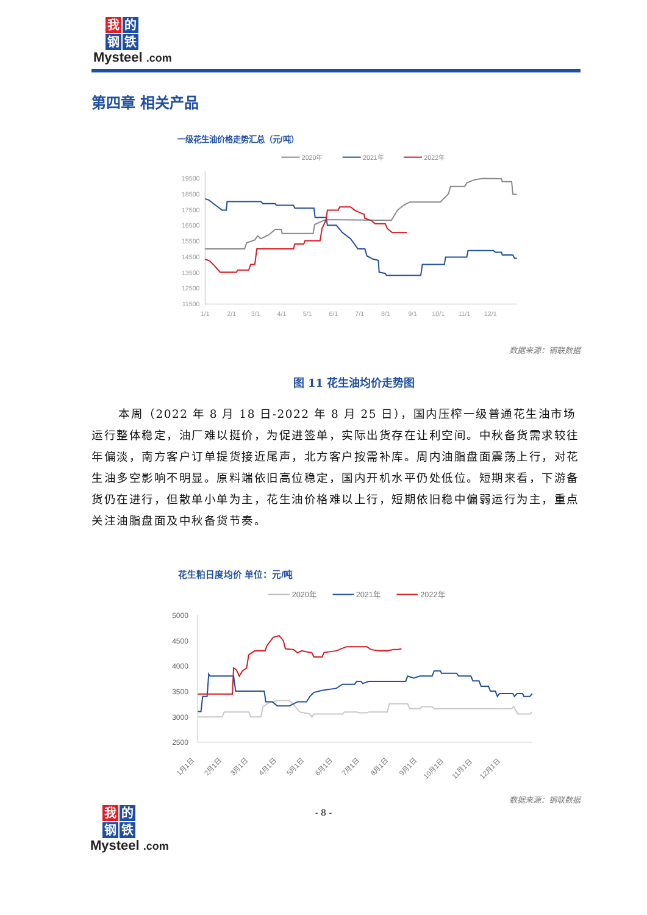我 的 钢 铁
Mysteel .com
第四章 相关产品
一级花生油价格走势汇总（元/吨）
2020年
2021年
2022年
19500
18500
17500
16500
15500
14500
13500
12500
11500
1/1
2/1
3/1
4/1
5/1
6/1
7/1
8/1
9/1
10/1
11/1
12/1
数据来源：钢联数据
图 11 花生油均价走势图
本周（2022 年 8 月 18 日-2022 年 8 月 25 日），国内压榨一级普通花生油市场运行整体稳定，油厂难以挺价，为促进签单，实际出货存在让利空间。中秋备货需求较往年偏淡，南方客户订单提货接近尾声，北方客户按需补库。周内油脂盘面震荡上行，对花生油多空影响不明显。原料端依旧高位稳定，国内开机水平仍处低位。短期来看，下游备货仍在进行，但散单小单为主，花生油价格难以上行，短期依旧稳中偏弱运行为主，重点关注油脂盘面及中秋备货节奏。
花生粕日度均价 单位：元/吨
2020年
2021年
2022年
5000
4500
4000
3500
3000
2500
1月1日
2月1日
3月1日
4月1日
5月1日
6月1日
7月1日
8月1日
9月1日
10月1日
11月1日
12月1日
数据来源：钢联数据
- 8 -
我 的 钢 铁
Mysteel .com